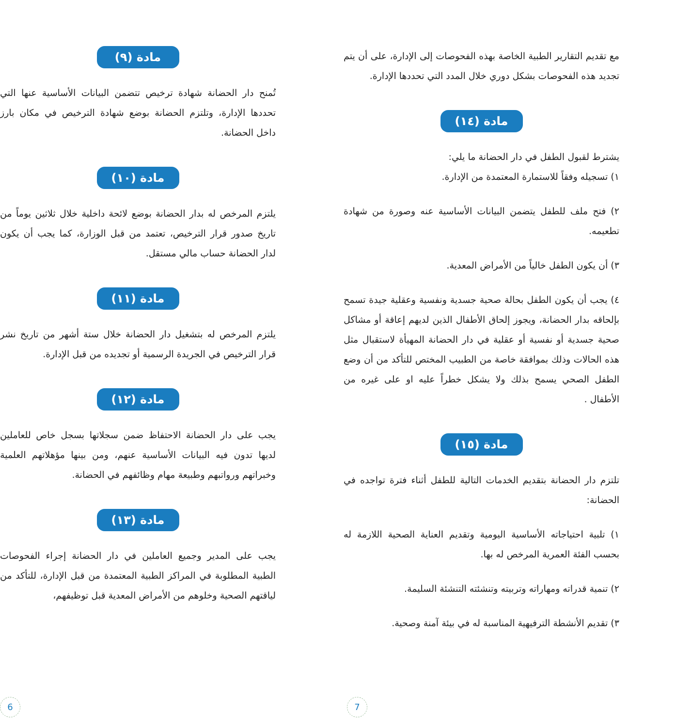مادة (٩)
تُمنح دار الحضانة شهادة ترخيص تتضمن البيانات الأساسية عنها التي تحددها الإدارة، وتلتزم الحضانة بوضع شهادة الترخيص في مكان بارز داخل الحضانة.
مادة (١٠)
يلتزم المرخص له بدار الحضانة بوضع لائحة داخلية خلال ثلاثين يوماً من تاريخ صدور قرار الترخيص، تعتمد من قبل الوزارة، كما يجب أن يكون لدار الحضانة حساب مالي مستقل.
مادة (١١)
يلتزم المرخص له بتشغيل دار الحضانة خلال ستة أشهر من تاريخ نشر قرار الترخيص في الجريدة الرسمية أو تجديده من قبل الإدارة.
مادة (١٢)
يجب على دار الحضانة الاحتفاظ ضمن سجلاتها بسجل خاص للعاملين لديها تدون فيه البيانات الأساسية عنهم، ومن بينها مؤهلاتهم العلمية وخبراتهم ورواتبهم وطبيعة مهام وظائفهم في الحضانة.
مادة (١٣)
يجب على المدير وجميع العاملين في دار الحضانة إجراء الفحوصات الطبية المطلوبة في المراكز الطبية المعتمدة من قبل الإدارة، للتأكد من لياقتهم الصحية وخلوهم من الأمراض المعدية قبل توظيفهم،
6
مع تقديم التقارير الطبية الخاصة بهذه الفحوصات إلى الإدارة، على أن يتم تجديد هذه الفحوصات بشكل دوري خلال المدد التي تحددها الإدارة.
مادة (١٤)
يشترط لقبول الطفل في دار الحضانة ما يلي:
١) تسجيله وفقاً للاستمارة المعتمدة من الإدارة.
٢) فتح ملف للطفل يتضمن البيانات الأساسية عنه وصورة من شهادة تطعيمه.
٣) أن يكون الطفل خالياً من الأمراض المعدية.
٤) يجب أن يكون الطفل بحالة صحية جسدية ونفسية وعقلية جيدة تسمح بإلحاقه بدار الحضانة، ويجوز إلحاق الأطفال الذين لديهم إعاقة أو مشاكل صحية جسدية أو نفسية أو عقلية في دار الحضانة المهيأة لاستقبال مثل هذه الحالات وذلك بموافقة خاصة من الطبيب المختص للتأكد من أن وضع الطفل الصحي يسمح بذلك ولا يشكل خطراً عليه او على غيره من الأطفال .
مادة (١٥)
تلتزم دار الحضانة بتقديم الخدمات التالية للطفل أثناء فترة تواجده في الحضانة:
١) تلبية احتياجاته الأساسية اليومية وتقديم العناية الصحية اللازمة له بحسب الفئة العمرية المرخص له بها.
٢) تنمية قدراته ومهاراته وتربيته وتنشئته التنشئة السليمة.
٣) تقديم الأنشطة الترفيهية المناسبة له في بيئة آمنة وصحية.
7